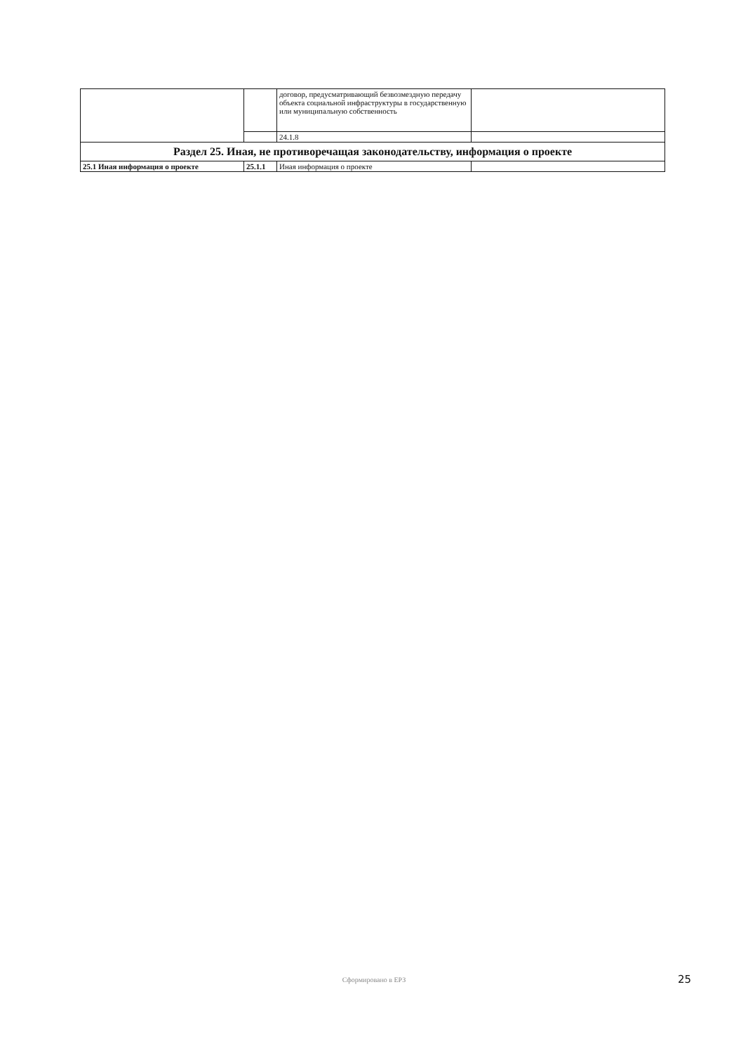| | | договор, предусматривающий безвозмездную передачу объекта социальной инфраструктуры в государственную или муниципальную собственность | |
| | | 24.1.8 | |
| Раздел 25. Иная, не противоречащая законодательству, информация о проекте | | | |
| 25.1 Иная информация о проекте | 25.1.1 | Иная информация о проекте | |
Сформировано в ЕРЗ 25